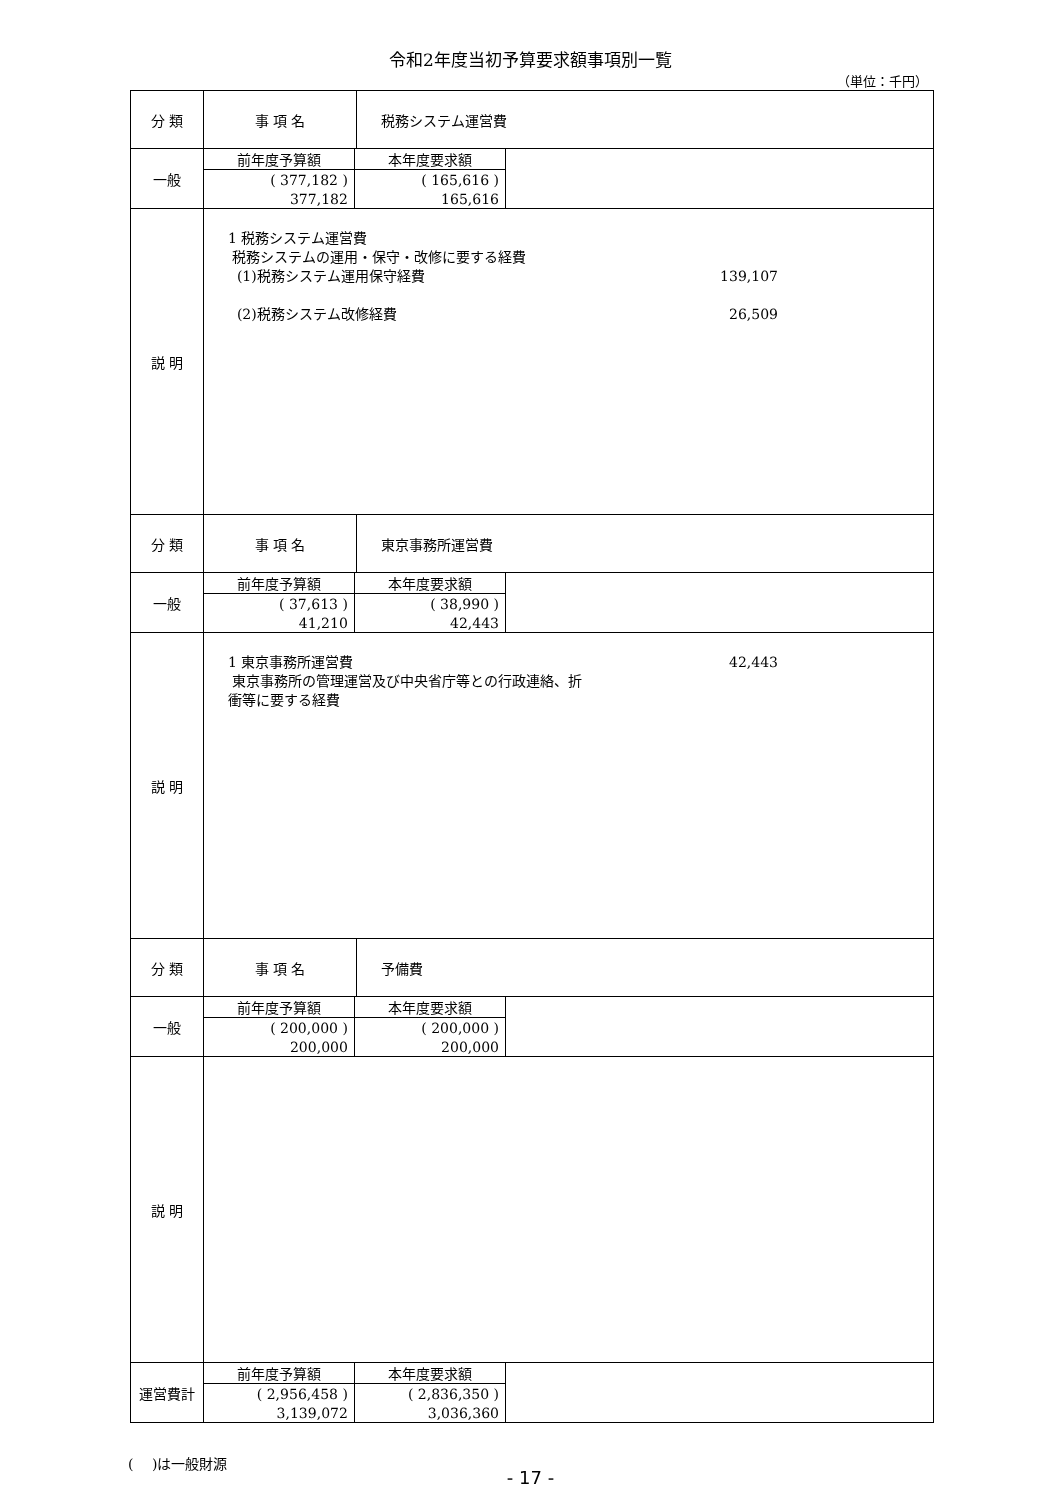令和2年度当初予算要求額事項別一覧
（単位：千円）
| 分 類 | 事 項 名 | 税務システム運営費 |
| 一般 | / 前年度予算額 / 本年度要求額 / / ( 377,182 ) / ( 165,616 ) / / 377,182 / 165,616 / | |
| 説 明 | 1 税務システム運営費 税務システムの運用・保守・改修に要する経費 (1)税務システム運用保守経費 139,107 (2)税務システム改修経費 26,509 | |
| 分 類 | 事 項 名 | 東京事務所運営費 |
| 一般 | / 前年度予算額 / 本年度要求額 / / ( 37,613 ) / ( 38,990 ) / / 41,210 / 42,443 / | |
| 説 明 | 1 東京事務所運営費 42,443 東京事務所の管理運営及び中央省庁等との行政連絡、折 衝等に要する経費 | |
| 分 類 | 事 項 名 | 予備費 |
| 一般 | / 前年度予算額 / 本年度要求額 / / ( 200,000 ) / ( 200,000 ) / / 200,000 / 200,000 / | |
| 説 明 | | |
| 運営費計 | / 前年度予算額 / 本年度要求額 / / ( 2,956,458 ) / ( 2,836,350 ) / / 3,139,072 / 3,036,360 / | |
(　 )は一般財源
- 17 -